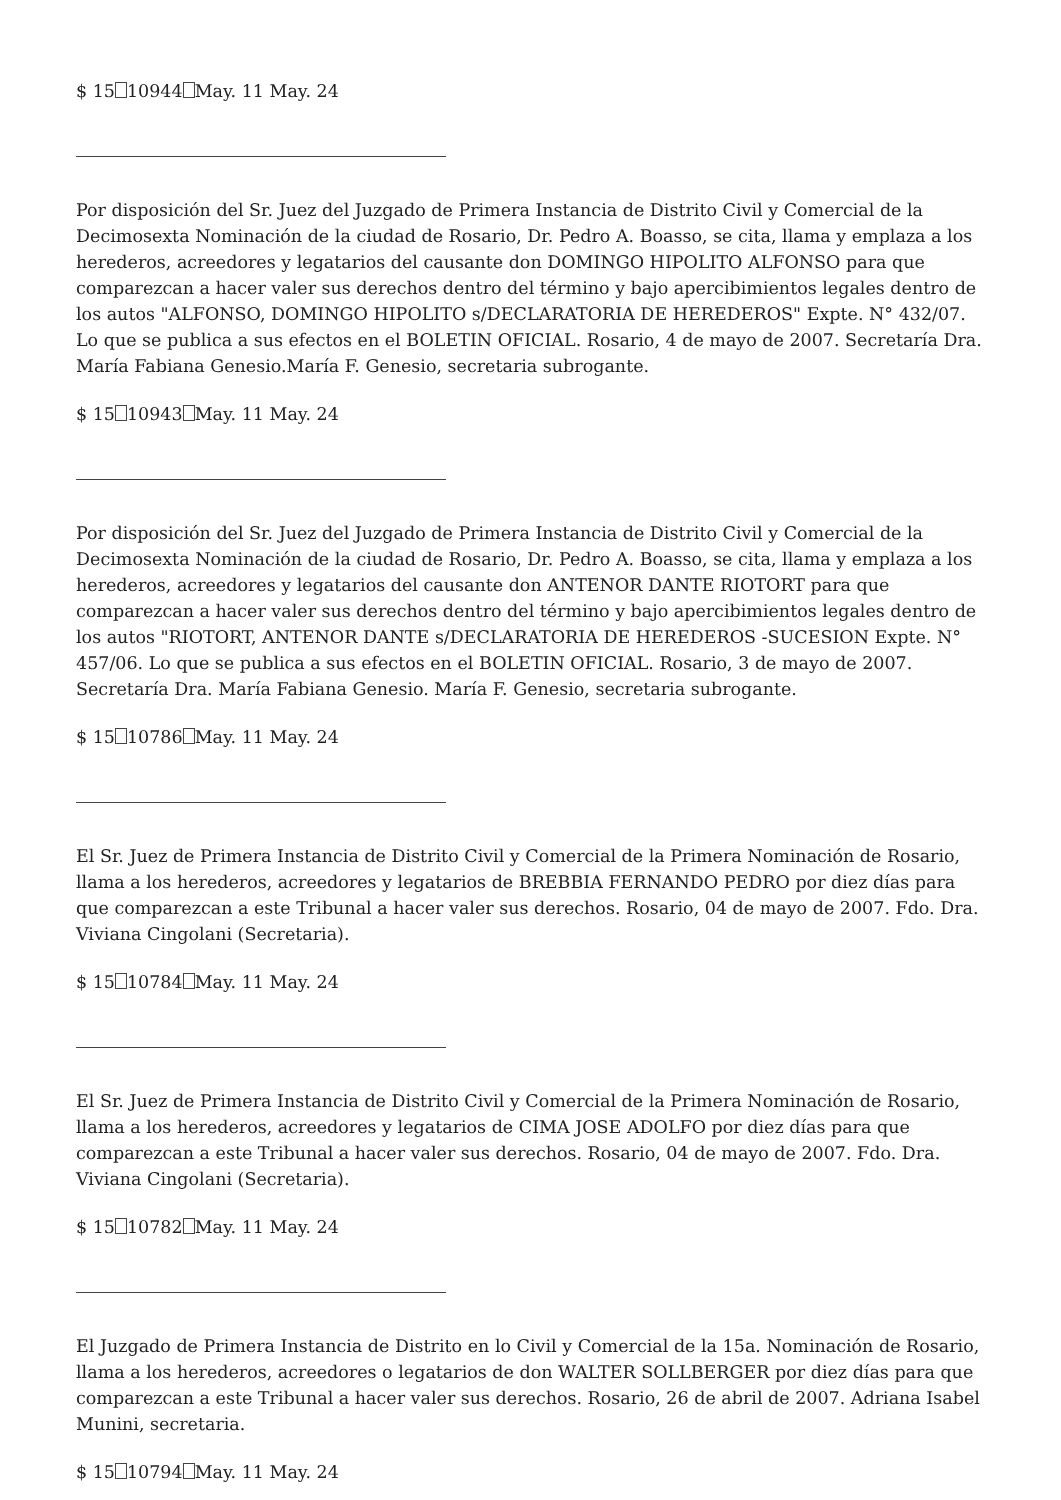$ 15 10944 May. 11 May. 24
Por disposición del Sr. Juez del Juzgado de Primera Instancia de Distrito Civil y Comercial de la Decimosexta Nominación de la ciudad de Rosario, Dr. Pedro A. Boasso, se cita, llama y emplaza a los herederos, acreedores y legatarios del causante don DOMINGO HIPOLITO ALFONSO para que comparezcan a hacer valer sus derechos dentro del término y bajo apercibimientos legales dentro de los autos "ALFONSO, DOMINGO HIPOLITO s/DECLARATORIA DE HEREDEROS" Expte. N° 432/07. Lo que se publica a sus efectos en el BOLETIN OFICIAL. Rosario, 4 de mayo de 2007. Secretaría Dra. María Fabiana Genesio.María F. Genesio, secretaria subrogante.
$ 15 10943 May. 11 May. 24
Por disposición del Sr. Juez del Juzgado de Primera Instancia de Distrito Civil y Comercial de la Decimosexta Nominación de la ciudad de Rosario, Dr. Pedro A. Boasso, se cita, llama y emplaza a los herederos, acreedores y legatarios del causante don ANTENOR DANTE RIOTORT para que comparezcan a hacer valer sus derechos dentro del término y bajo apercibimientos legales dentro de los autos "RIOTORT, ANTENOR DANTE s/DECLARATORIA DE HEREDEROS -SUCESION Expte. N° 457/06. Lo que se publica a sus efectos en el BOLETIN OFICIAL. Rosario, 3 de mayo de 2007. Secretaría Dra. María Fabiana Genesio. María F. Genesio, secretaria subrogante.
$ 15 10786 May. 11 May. 24
El Sr. Juez de Primera Instancia de Distrito Civil y Comercial de la Primera Nominación de Rosario, llama a los herederos, acreedores y legatarios de BREBBIA FERNANDO PEDRO por diez días para que comparezcan a este Tribunal a hacer valer sus derechos. Rosario, 04 de mayo de 2007. Fdo. Dra. Viviana Cingolani (Secretaria).
$ 15 10784 May. 11 May. 24
El Sr. Juez de Primera Instancia de Distrito Civil y Comercial de la Primera Nominación de Rosario, llama a los herederos, acreedores y legatarios de CIMA JOSE ADOLFO por diez días para que comparezcan a este Tribunal a hacer valer sus derechos. Rosario, 04 de mayo de 2007. Fdo. Dra. Viviana Cingolani (Secretaria).
$ 15 10782 May. 11 May. 24
El Juzgado de Primera Instancia de Distrito en lo Civil y Comercial de la 15a. Nominación de Rosario, llama a los herederos, acreedores o legatarios de don WALTER SOLLBERGER por diez días para que comparezcan a este Tribunal a hacer valer sus derechos. Rosario, 26 de abril de 2007. Adriana Isabel Munini, secretaria.
$ 15 10794 May. 11 May. 24